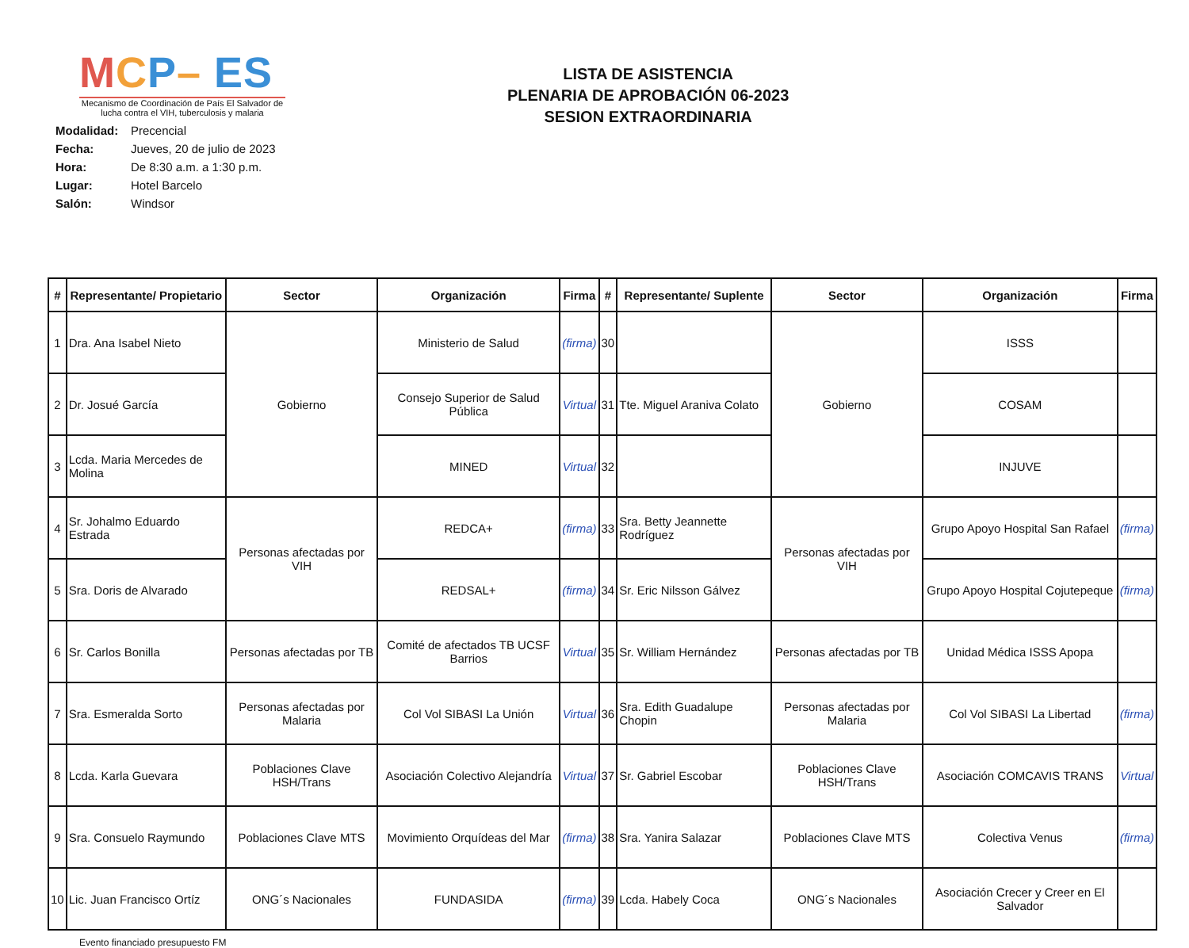MCP– ES
Mecanismo de Coordinación de País El Salvador de lucha contra el VIH, tuberculosis y malaria
Modalidad: Precencial
Fecha: Jueves, 20 de julio de 2023
Hora: De 8:30 a.m. a 1:30 p.m.
Lugar: Hotel Barcelo
Salón: Windsor
LISTA DE ASISTENCIA
PLENARIA DE APROBACIÓN 06-2023
SESION EXTRAORDINARIA
| # | Representante/ Propietario | Sector | Organización | Firma | # | Representante/ Suplente | Sector | Organización | Firma |
| --- | --- | --- | --- | --- | --- | --- | --- | --- | --- |
| 1 | Dra. Ana Isabel Nieto | Gobierno | Ministerio de Salud | (firma) | 30 | | Gobierno | ISSS | |
| 2 | Dr. Josué García | | Consejo Superior de Salud Pública | Virtual | 31 | Tte. Miguel Araniva Colato | | COSAM | |
| 3 | Lcda. Maria Mercedes de Molina | | MINED | Virtual | 32 | | | INJUVE | |
| 4 | Sr. Johalmo Eduardo Estrada | Personas afectadas por VIH | REDCA+ | (firma) | 33 | Sra. Betty Jeannette Rodríguez | Personas afectadas por VIH | Grupo Apoyo Hospital San Rafael | (firma) |
| 5 | Sra. Doris de Alvarado | | REDSAL+ | (firma) | 34 | Sr. Eric Nilsson Gálvez | | Grupo Apoyo Hospital Cojutepeque | (firma) |
| 6 | Sr. Carlos Bonilla | Personas afectadas por TB | Comité de afectados TB UCSF Barrios | Virtual | 35 | Sr. William Hernández | Personas afectadas por TB | Unidad Médica ISSS Apopa | |
| 7 | Sra. Esmeralda Sorto | Personas afectadas por Malaria | Col Vol SIBASI La Unión | Virtual | 36 | Sra. Edith Guadalupe Chopin | Personas afectadas por Malaria | Col Vol SIBASI La Libertad | (firma) |
| 8 | Lcda. Karla Guevara | Poblaciones Clave HSH/Trans | Asociación Colectivo Alejandría | Virtual | 37 | Sr. Gabriel Escobar | Poblaciones Clave HSH/Trans | Asociación COMCAVIS TRANS | Virtual |
| 9 | Sra. Consuelo Raymundo | Poblaciones Clave MTS | Movimiento Orquídeas del Mar | (firma) | 38 | Sra. Yanira Salazar | Poblaciones Clave MTS | Colectiva Venus | (firma) |
| 10 | Lic. Juan Francisco Ortíz | ONG´s Nacionales | FUNDASIDA | (firma) | 39 | Lcda. Habely Coca | ONG´s Nacionales | Asociación Crecer y Creer en El Salvador | |
Evento financiado presupuesto FM